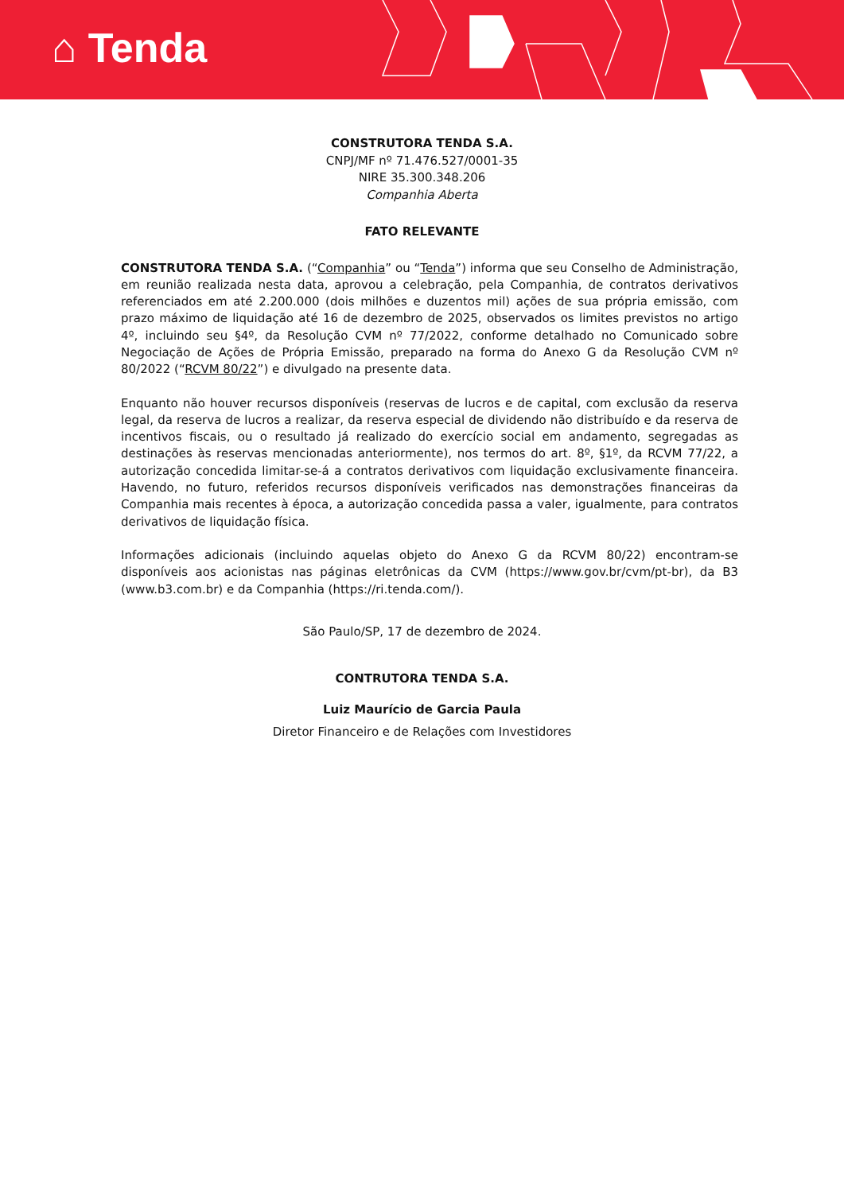⌂ Tenda
CONSTRUTORA TENDA S.A.
CNPJ/MF nº 71.476.527/0001-35
NIRE 35.300.348.206
Companhia Aberta
FATO RELEVANTE
CONSTRUTORA TENDA S.A. (“Companhia” ou “Tenda”) informa que seu Conselho de Administração, em reunião realizada nesta data, aprovou a celebração, pela Companhia, de contratos derivativos referenciados em até 2.200.000 (dois milhões e duzentos mil) ações de sua própria emissão, com prazo máximo de liquidação até 16 de dezembro de 2025, observados os limites previstos no artigo 4º, incluindo seu §4º, da Resolução CVM nº 77/2022, conforme detalhado no Comunicado sobre Negociação de Ações de Própria Emissão, preparado na forma do Anexo G da Resolução CVM nº 80/2022 (“RCVM 80/22”) e divulgado na presente data.
Enquanto não houver recursos disponíveis (reservas de lucros e de capital, com exclusão da reserva legal, da reserva de lucros a realizar, da reserva especial de dividendo não distribuído e da reserva de incentivos fiscais, ou o resultado já realizado do exercício social em andamento, segregadas as destinações às reservas mencionadas anteriormente), nos termos do art. 8º, §1º, da RCVM 77/22, a autorização concedida limitar-se-á a contratos derivativos com liquidação exclusivamente financeira. Havendo, no futuro, referidos recursos disponíveis verificados nas demonstrações financeiras da Companhia mais recentes à época, a autorização concedida passa a valer, igualmente, para contratos derivativos de liquidação física.
Informações adicionais (incluindo aquelas objeto do Anexo G da RCVM 80/22) encontram-se disponíveis aos acionistas nas páginas eletrônicas da CVM (https://www.gov.br/cvm/pt-br), da B3 (www.b3.com.br) e da Companhia (https://ri.tenda.com/).
São Paulo/SP, 17 de dezembro de 2024.
CONTRUTORA TENDA S.A.
Luiz Maurício de Garcia Paula
Diretor Financeiro e de Relações com Investidores